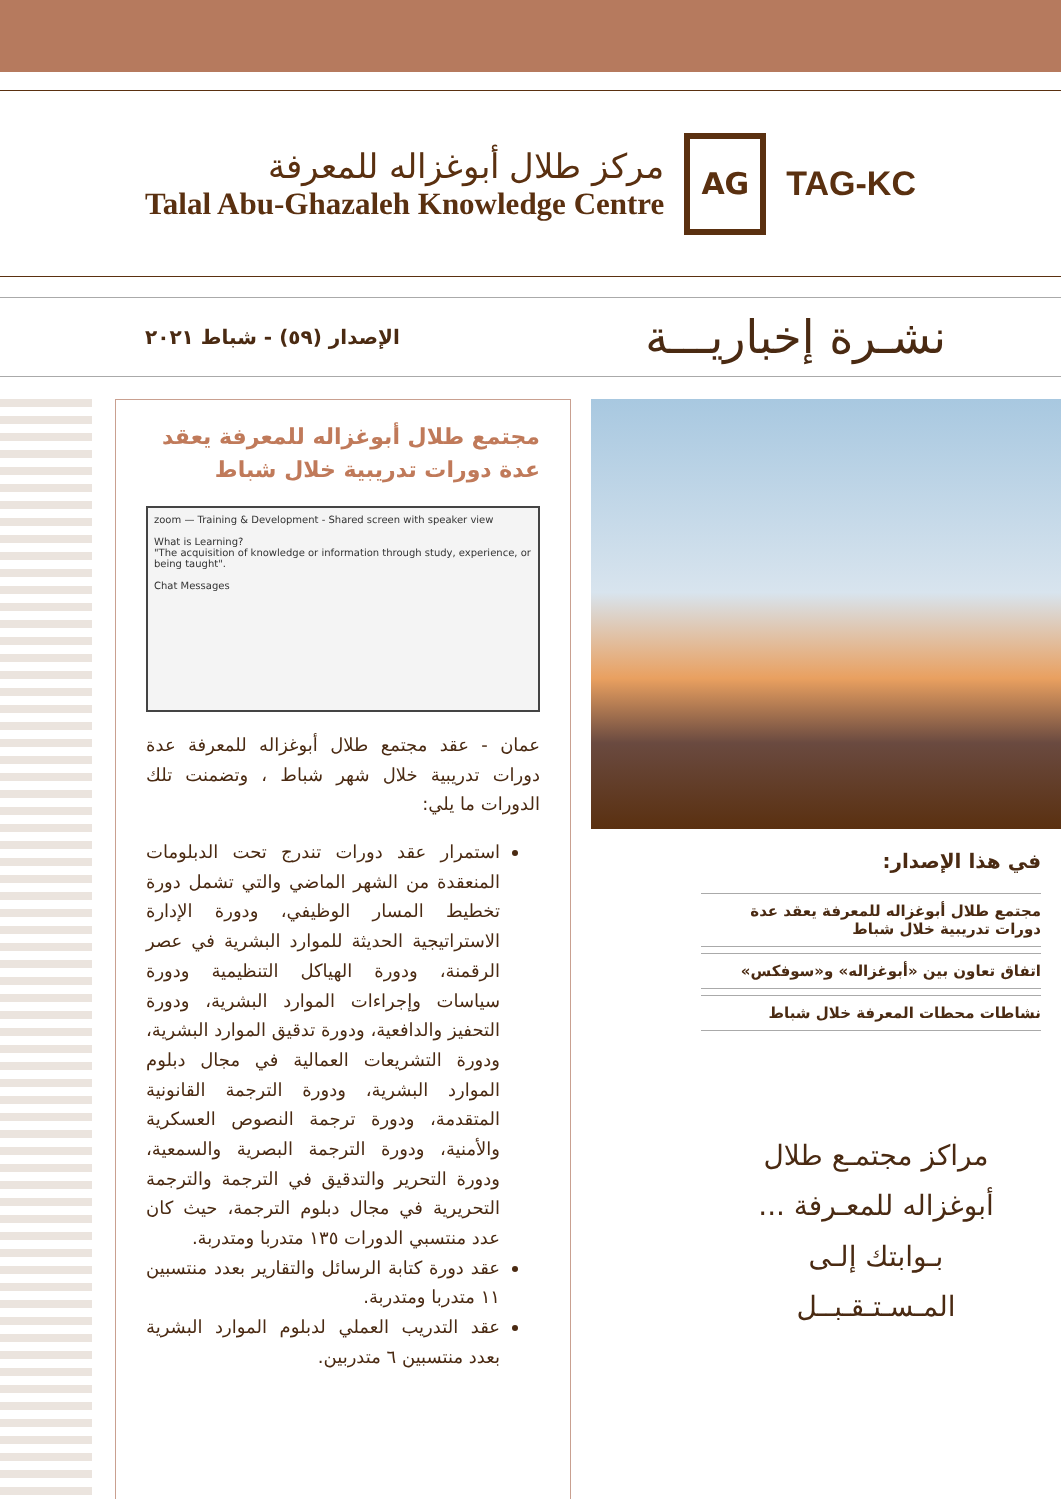مركز طلال أبوغزاله للمعرفة
Talal Abu-Ghazaleh Knowledge Centre
AG
TAG-KC
الإصدار (٥٩) - شباط ٢٠٢١
نشـرة إخباريـــة
مجتمع طلال أبوغزاله للمعرفة يعقد عدة دورات تدريبية خلال شباط
zoom — Training & Development - Shared screen with speaker view
What is Learning?
"The acquisition of knowledge or information through study, experience, or being taught".
Chat Messages
عمان - عقد مجتمع طلال أبوغزاله للمعرفة عدة دورات تدريبية خلال شهر شباط ، وتضمنت تلك الدورات ما يلي:
استمرار عقد دورات تندرج تحت الدبلومات المنعقدة من الشهر الماضي والتي تشمل دورة تخطيط المسار الوظيفي، ودورة الإدارة الاستراتيجية الحديثة للموارد البشرية في عصر الرقمنة، ودورة الهياكل التنظيمية ودورة سياسات وإجراءات الموارد البشرية، ودورة التحفيز والدافعية، ودورة تدقيق الموارد البشرية، ودورة التشريعات العمالية في مجال دبلوم الموارد البشرية، ودورة الترجمة القانونية المتقدمة، ودورة ترجمة النصوص العسكرية والأمنية، ودورة الترجمة البصرية والسمعية، ودورة التحرير والتدقيق في الترجمة والترجمة التحريرية في مجال دبلوم الترجمة، حيث كان عدد منتسبي الدورات ١٣٥ متدربا ومتدربة.
عقد دورة كتابة الرسائل والتقارير بعدد منتسبين ١١ متدربا ومتدربة.
عقد التدريب العملي لدبلوم الموارد البشرية بعدد منتسبين ٦ متدربين.
في هذا الإصدار:
مجتمع طلال أبوغزاله للمعرفة يعقد عدة دورات تدريبية خلال شباط
اتفاق تعاون بين «أبوغزاله» و«سوفكس»
نشاطات محطات المعرفة خلال شباط
مراكز مجتمـع طلال
أبوغزاله للمعـرفة ...
بـوابتك إلـى
المـسـتـقـبــل